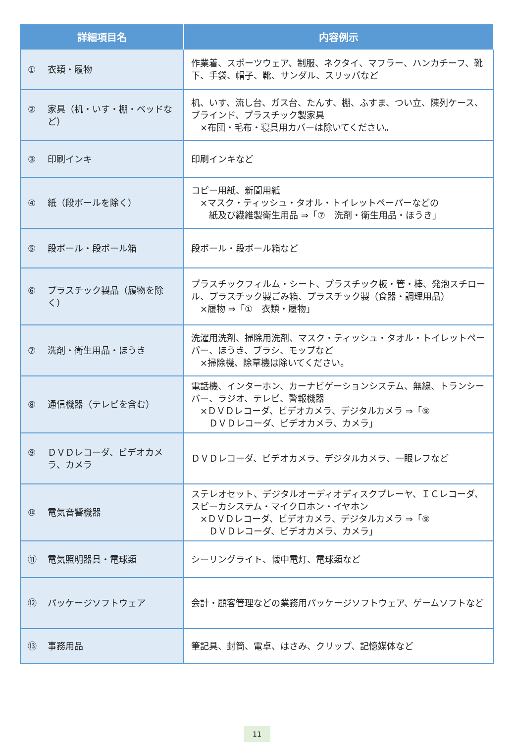| 詳細項目名 | 内容例示 |
| --- | --- |
| ① 衣類・履物 | 作業着、スポーツウェア、制服、ネクタイ、マフラー、ハンカチーフ、靴下、手袋、帽子、靴、サンダル、スリッパなど |
| ② 家具（机・いす・棚・ベッドなど） | 机、いす、流し台、ガス台、たんす、棚、ふすま、つい立、陳列ケース、ブラインド、プラスチック製家具 ×布団・毛布・寝具用カバーは除いてください。 |
| ③ 印刷インキ | 印刷インキなど |
| ④ 紙（段ボールを除く） | コピー用紙、新聞用紙 ×マスク・ティッシュ・タオル・トイレットペーパーなどの 紙及び繊維製衛生用品 ⇒「⑦ 洗剤・衛生用品・ほうき」 |
| ⑤ 段ボール・段ボール箱 | 段ボール・段ボール箱など |
| ⑥ プラスチック製品（履物を除く） | プラスチックフィルム・シート、プラスチック板・管・棒、発泡スチロール、プラスチック製ごみ箱、プラスチック製（食器・調理用品） ×履物 ⇒「① 衣類・履物」 |
| ⑦ 洗剤・衛生用品・ほうき | 洗濯用洗剤、掃除用洗剤、マスク・ティッシュ・タオル・トイレットペーパー、ほうき、ブラシ、モップなど ×掃除機、除草機は除いてください。 |
| ⑧ 通信機器（テレビを含む） | 電話機、インターホン、カーナビゲーションシステム、無線、トランシーバー、ラジオ、テレビ、警報機器 ×ＤＶＤレコーダ、ビデオカメラ、デジタルカメラ ⇒「⑨ ＤＶＤレコーダ、ビデオカメラ、カメラ」 |
| ⑨ ＤＶＤレコーダ、ビデオカメラ、カメラ | ＤＶＤレコーダ、ビデオカメラ、デジタルカメラ、一眼レフなど |
| ⑩ 電気音響機器 | ステレオセット、デジタルオーディオディスクプレーヤ、ＩＣレコーダ、スピーカシステム・マイクロホン・イヤホン ×ＤＶＤレコーダ、ビデオカメラ、デジタルカメラ ⇒「⑨ ＤＶＤレコーダ、ビデオカメラ、カメラ」 |
| ⑪ 電気照明器具・電球類 | シーリングライト、懐中電灯、電球類など |
| ⑫ パッケージソフトウェア | 会計・顧客管理などの業務用パッケージソフトウェア、ゲームソフトなど |
| ⑬ 事務用品 | 筆記具、封筒、電卓、はさみ、クリップ、記憶媒体など |
11